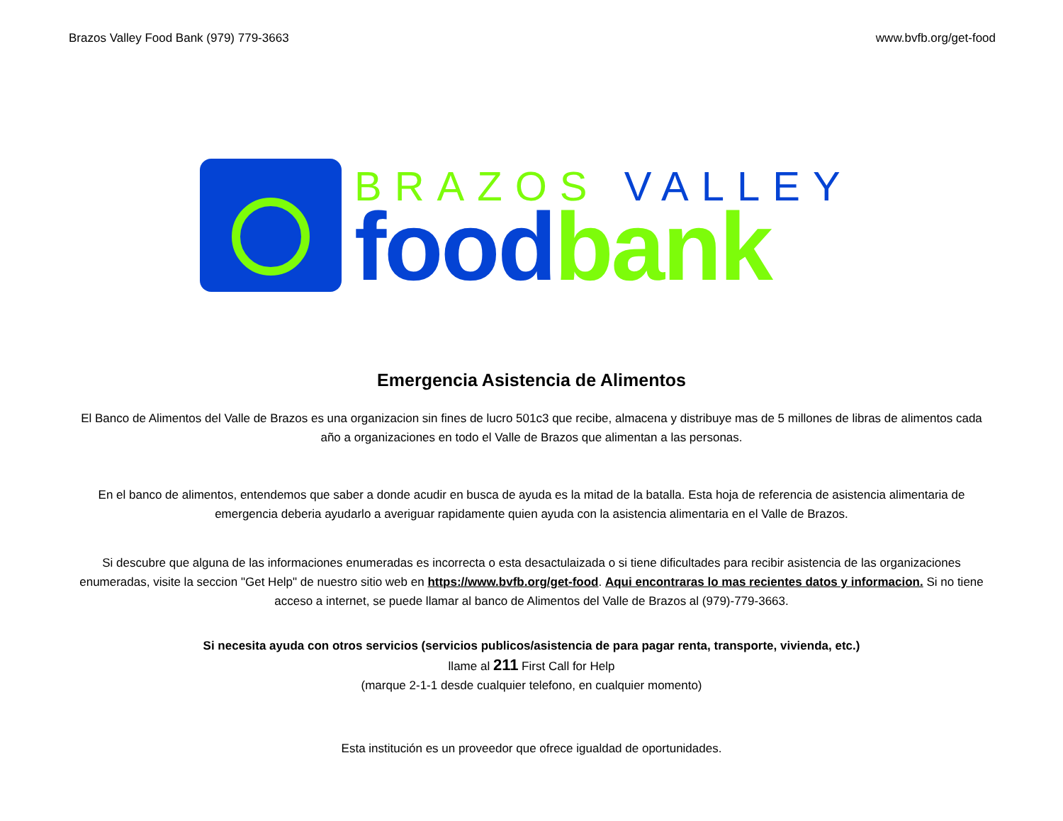Brazos Valley Food Bank (979) 779-3663 www.bvfb.org/get-food
BRAZOS VALLEY
food bank
Emergencia Asistencia de Alimentos
El Banco de Alimentos del Valle de Brazos es una organizacion sin fines de lucro 501c3 que recibe, almacena y distribuye mas de 5 millones de libras de alimentos cada año a organizaciones en todo el Valle de Brazos que alimentan a las personas.
En el banco de alimentos, entendemos que saber a donde acudir en busca de ayuda es la mitad de la batalla. Esta hoja de referencia de asistencia alimentaria de emergencia deberia ayudarlo a averiguar rapidamente quien ayuda con la asistencia alimentaria en el Valle de Brazos.
Si descubre que alguna de las informaciones enumeradas es incorrecta o esta desactulaizada o si tiene dificultades para recibir asistencia de las organizaciones enumeradas, visite la seccion "Get Help" de nuestro sitio web en https://www.bvfb.org/get-food. Aqui encontraras lo mas recientes datos y informacion. Si no tiene acceso a internet, se puede llamar al banco de Alimentos del Valle de Brazos al (979)-779-3663.
Si necesita ayuda con otros servicios (servicios publicos/asistencia de para pagar renta, transporte, vivienda, etc.)
llame al 211 First Call for Help
(marque 2-1-1 desde cualquier telefono, en cualquier momento)
Esta institución es un proveedor que ofrece igualdad de oportunidades.